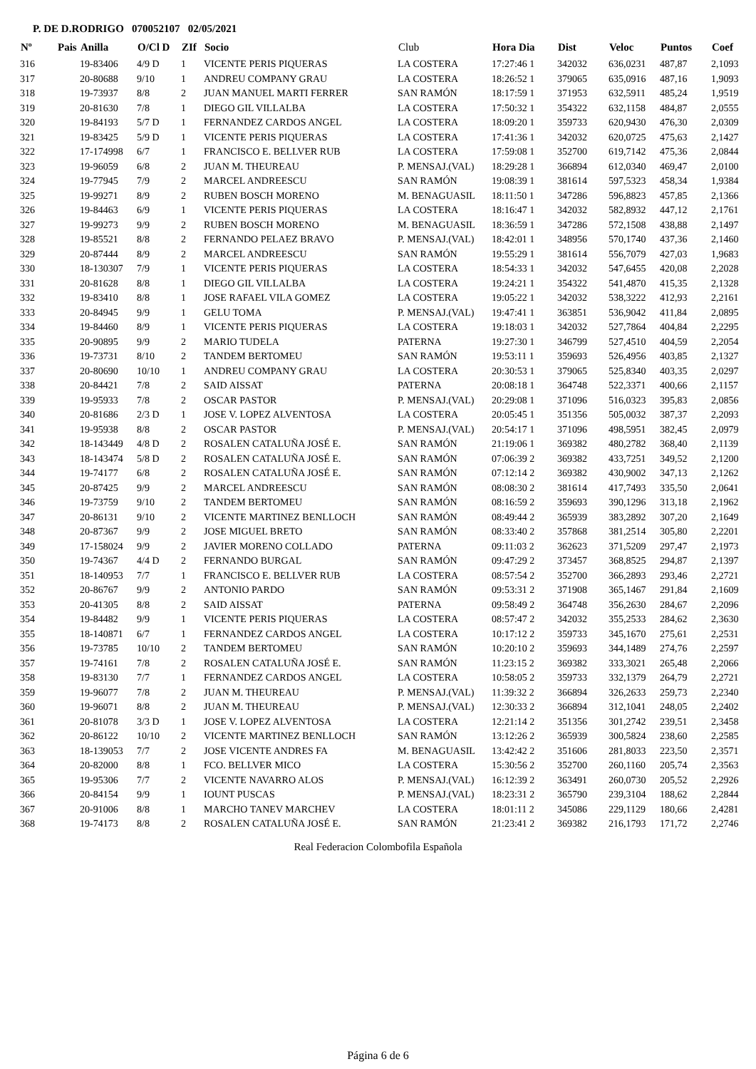P. DE D.RODRIGO 070052107 02/05/2021
| Nº | Pais | Anilla | O/Cl D | ZIf | Socio | Club | Hora Dia | Dist | Veloc | Puntos | Coef |
| --- | --- | --- | --- | --- | --- | --- | --- | --- | --- | --- | --- |
| 316 | | 19-83406 | 4/9 D | 1 | VICENTE PERIS PIQUERAS | LA COSTERA | 17:27:46 1 | 342032 | 636,0231 | 487,87 | 2,1093 |
| 317 | | 20-80688 | 9/10 | 1 | ANDREU COMPANY GRAU | LA COSTERA | 18:26:52 1 | 379065 | 635,0916 | 487,16 | 1,9093 |
| 318 | | 19-73937 | 8/8 | 2 | JUAN MANUEL MARTI FERRER | SAN RAMÓN | 18:17:59 1 | 371953 | 632,5911 | 485,24 | 1,9519 |
| 319 | | 20-81630 | 7/8 | 1 | DIEGO GIL VILLALBA | LA COSTERA | 17:50:32 1 | 354322 | 632,1158 | 484,87 | 2,0555 |
| 320 | | 19-84193 | 5/7 D | 1 | FERNANDEZ CARDOS ANGEL | LA COSTERA | 18:09:20 1 | 359733 | 620,9430 | 476,30 | 2,0309 |
| 321 | | 19-83425 | 5/9 D | 1 | VICENTE PERIS PIQUERAS | LA COSTERA | 17:41:36 1 | 342032 | 620,0725 | 475,63 | 2,1427 |
| 322 | | 17-174998 | 6/7 | 1 | FRANCISCO E. BELLVER RUB | LA COSTERA | 17:59:08 1 | 352700 | 619,7142 | 475,36 | 2,0844 |
| 323 | | 19-96059 | 6/8 | 2 | JUAN M. THEUREAU | P. MENSAJ.(VAL) | 18:29:28 1 | 366894 | 612,0340 | 469,47 | 2,0100 |
| 324 | | 19-77945 | 7/9 | 2 | MARCEL ANDREESCU | SAN RAMÓN | 19:08:39 1 | 381614 | 597,5323 | 458,34 | 1,9384 |
| 325 | | 19-99271 | 8/9 | 2 | RUBEN BOSCH MORENO | M. BENAGUASIL | 18:11:50 1 | 347286 | 596,8823 | 457,85 | 2,1366 |
| 326 | | 19-84463 | 6/9 | 1 | VICENTE PERIS PIQUERAS | LA COSTERA | 18:16:47 1 | 342032 | 582,8932 | 447,12 | 2,1761 |
| 327 | | 19-99273 | 9/9 | 2 | RUBEN BOSCH MORENO | M. BENAGUASIL | 18:36:59 1 | 347286 | 572,1508 | 438,88 | 2,1497 |
| 328 | | 19-85521 | 8/8 | 2 | FERNANDO PELAEZ BRAVO | P. MENSAJ.(VAL) | 18:42:01 1 | 348956 | 570,1740 | 437,36 | 2,1460 |
| 329 | | 20-87444 | 8/9 | 2 | MARCEL ANDREESCU | SAN RAMÓN | 19:55:29 1 | 381614 | 556,7079 | 427,03 | 1,9683 |
| 330 | | 18-130307 | 7/9 | 1 | VICENTE PERIS PIQUERAS | LA COSTERA | 18:54:33 1 | 342032 | 547,6455 | 420,08 | 2,2028 |
| 331 | | 20-81628 | 8/8 | 1 | DIEGO GIL VILLALBA | LA COSTERA | 19:24:21 1 | 354322 | 541,4870 | 415,35 | 2,1328 |
| 332 | | 19-83410 | 8/8 | 1 | JOSE RAFAEL VILA GOMEZ | LA COSTERA | 19:05:22 1 | 342032 | 538,3222 | 412,93 | 2,2161 |
| 333 | | 20-84945 | 9/9 | 1 | GELU TOMA | P. MENSAJ.(VAL) | 19:47:41 1 | 363851 | 536,9042 | 411,84 | 2,0895 |
| 334 | | 19-84460 | 8/9 | 1 | VICENTE PERIS PIQUERAS | LA COSTERA | 19:18:03 1 | 342032 | 527,7864 | 404,84 | 2,2295 |
| 335 | | 20-90895 | 9/9 | 2 | MARIO TUDELA | PATERNA | 19:27:30 1 | 346799 | 527,4510 | 404,59 | 2,2054 |
| 336 | | 19-73731 | 8/10 | 2 | TANDEM BERTOMEU | SAN RAMÓN | 19:53:11 1 | 359693 | 526,4956 | 403,85 | 2,1327 |
| 337 | | 20-80690 | 10/10 | 1 | ANDREU COMPANY GRAU | LA COSTERA | 20:30:53 1 | 379065 | 525,8340 | 403,35 | 2,0297 |
| 338 | | 20-84421 | 7/8 | 2 | SAID AISSAT | PATERNA | 20:08:18 1 | 364748 | 522,3371 | 400,66 | 2,1157 |
| 339 | | 19-95933 | 7/8 | 2 | OSCAR PASTOR | P. MENSAJ.(VAL) | 20:29:08 1 | 371096 | 516,0323 | 395,83 | 2,0856 |
| 340 | | 20-81686 | 2/3 D | 1 | JOSE V. LOPEZ ALVENTOSA | LA COSTERA | 20:05:45 1 | 351356 | 505,0032 | 387,37 | 2,2093 |
| 341 | | 19-95938 | 8/8 | 2 | OSCAR PASTOR | P. MENSAJ.(VAL) | 20:54:17 1 | 371096 | 498,5951 | 382,45 | 2,0979 |
| 342 | | 18-143449 | 4/8 D | 2 | ROSALEN CATALUÑA JOSÉ E. | SAN RAMÓN | 21:19:06 1 | 369382 | 480,2782 | 368,40 | 2,1139 |
| 343 | | 18-143474 | 5/8 D | 2 | ROSALEN CATALUÑA JOSÉ E. | SAN RAMÓN | 07:06:39 2 | 369382 | 433,7251 | 349,52 | 2,1200 |
| 344 | | 19-74177 | 6/8 | 2 | ROSALEN CATALUÑA JOSÉ E. | SAN RAMÓN | 07:12:14 2 | 369382 | 430,9002 | 347,13 | 2,1262 |
| 345 | | 20-87425 | 9/9 | 2 | MARCEL ANDREESCU | SAN RAMÓN | 08:08:30 2 | 381614 | 417,7493 | 335,50 | 2,0641 |
| 346 | | 19-73759 | 9/10 | 2 | TANDEM BERTOMEU | SAN RAMÓN | 08:16:59 2 | 359693 | 390,1296 | 313,18 | 2,1962 |
| 347 | | 20-86131 | 9/10 | 2 | VICENTE MARTINEZ BENLLOCH | SAN RAMÓN | 08:49:44 2 | 365939 | 383,2892 | 307,20 | 2,1649 |
| 348 | | 20-87367 | 9/9 | 2 | JOSE MIGUEL BRETO | SAN RAMÓN | 08:33:40 2 | 357868 | 381,2514 | 305,80 | 2,2201 |
| 349 | | 17-158024 | 9/9 | 2 | JAVIER MORENO COLLADO | PATERNA | 09:11:03 2 | 362623 | 371,5209 | 297,47 | 2,1973 |
| 350 | | 19-74367 | 4/4 D | 2 | FERNANDO BURGAL | SAN RAMÓN | 09:47:29 2 | 373457 | 368,8525 | 294,87 | 2,1397 |
| 351 | | 18-140953 | 7/7 | 1 | FRANCISCO E. BELLVER RUB | LA COSTERA | 08:57:54 2 | 352700 | 366,2893 | 293,46 | 2,2721 |
| 352 | | 20-86767 | 9/9 | 2 | ANTONIO PARDO | SAN RAMÓN | 09:53:31 2 | 371908 | 365,1467 | 291,84 | 2,1609 |
| 353 | | 20-41305 | 8/8 | 2 | SAID AISSAT | PATERNA | 09:58:49 2 | 364748 | 356,2630 | 284,67 | 2,2096 |
| 354 | | 19-84482 | 9/9 | 1 | VICENTE PERIS PIQUERAS | LA COSTERA | 08:57:47 2 | 342032 | 355,2533 | 284,62 | 2,3630 |
| 355 | | 18-140871 | 6/7 | 1 | FERNANDEZ CARDOS ANGEL | LA COSTERA | 10:17:12 2 | 359733 | 345,1670 | 275,61 | 2,2531 |
| 356 | | 19-73785 | 10/10 | 2 | TANDEM BERTOMEU | SAN RAMÓN | 10:20:10 2 | 359693 | 344,1489 | 274,76 | 2,2597 |
| 357 | | 19-74161 | 7/8 | 2 | ROSALEN CATALUÑA JOSÉ E. | SAN RAMÓN | 11:23:15 2 | 369382 | 333,3021 | 265,48 | 2,2066 |
| 358 | | 19-83130 | 7/7 | 1 | FERNANDEZ CARDOS ANGEL | LA COSTERA | 10:58:05 2 | 359733 | 332,1379 | 264,79 | 2,2721 |
| 359 | | 19-96077 | 7/8 | 2 | JUAN M. THEUREAU | P. MENSAJ.(VAL) | 11:39:32 2 | 366894 | 326,2633 | 259,73 | 2,2340 |
| 360 | | 19-96071 | 8/8 | 2 | JUAN M. THEUREAU | P. MENSAJ.(VAL) | 12:30:33 2 | 366894 | 312,1041 | 248,05 | 2,2402 |
| 361 | | 20-81078 | 3/3 D | 1 | JOSE V. LOPEZ ALVENTOSA | LA COSTERA | 12:21:14 2 | 351356 | 301,2742 | 239,51 | 2,3458 |
| 362 | | 20-86122 | 10/10 | 2 | VICENTE MARTINEZ BENLLOCH | SAN RAMÓN | 13:12:26 2 | 365939 | 300,5824 | 238,60 | 2,2585 |
| 363 | | 18-139053 | 7/7 | 2 | JOSE VICENTE ANDRES FA | M. BENAGUASIL | 13:42:42 2 | 351606 | 281,8033 | 223,50 | 2,3571 |
| 364 | | 20-82000 | 8/8 | 1 | FCO. BELLVER MICO | LA COSTERA | 15:30:56 2 | 352700 | 260,1160 | 205,74 | 2,3563 |
| 365 | | 19-95306 | 7/7 | 2 | VICENTE NAVARRO ALOS | P. MENSAJ.(VAL) | 16:12:39 2 | 363491 | 260,0730 | 205,52 | 2,2926 |
| 366 | | 20-84154 | 9/9 | 1 | IOUNT PUSCAS | P. MENSAJ.(VAL) | 18:23:31 2 | 365790 | 239,3104 | 188,62 | 2,2844 |
| 367 | | 20-91006 | 8/8 | 1 | MARCHO TANEV MARCHEV | LA COSTERA | 18:01:11 2 | 345086 | 229,1129 | 180,66 | 2,4281 |
| 368 | | 19-74173 | 8/8 | 2 | ROSALEN CATALUÑA JOSÉ E. | SAN RAMÓN | 21:23:41 2 | 369382 | 216,1793 | 171,72 | 2,2746 |
Real Federacion Colombofila Española
Página 6 de 6